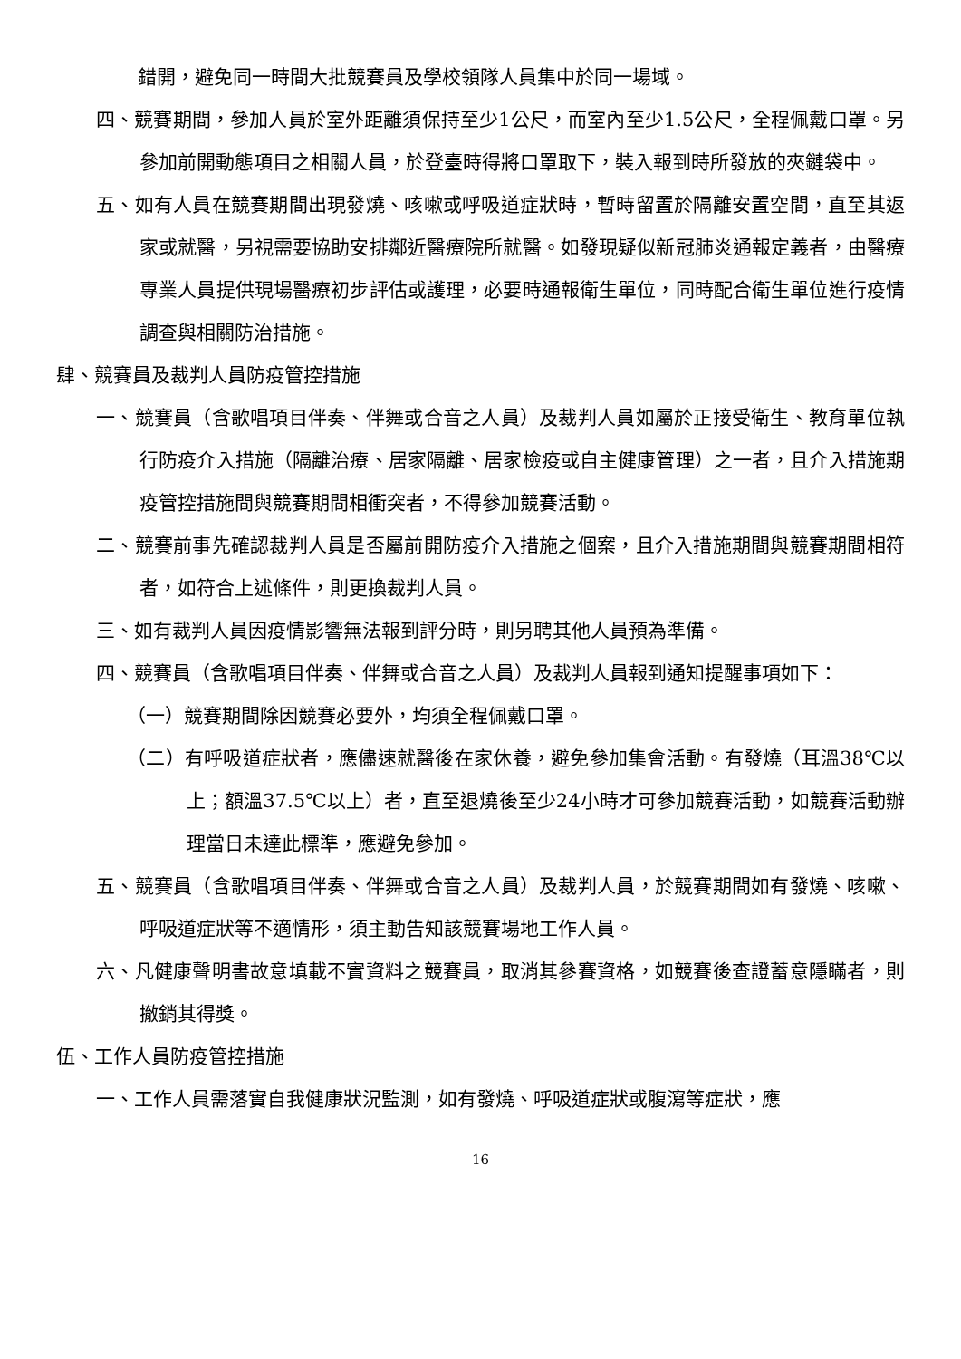錯開，避免同一時間大批競賽員及學校領隊人員集中於同一場域。
四、競賽期間，參加人員於室外距離須保持至少1公尺，而室內至少1.5公尺，全程佩戴口罩。另參加前開動態項目之相關人員，於登臺時得將口罩取下，裝入報到時所發放的夾鏈袋中。
五、如有人員在競賽期間出現發燒、咳嗽或呼吸道症狀時，暫時留置於隔離安置空間，直至其返家或就醫，另視需要協助安排鄰近醫療院所就醫。如發現疑似新冠肺炎通報定義者，由醫療專業人員提供現場醫療初步評估或護理，必要時通報衛生單位，同時配合衛生單位進行疫情調查與相關防治措施。
肆、競賽員及裁判人員防疫管控措施
一、競賽員（含歌唱項目伴奏、伴舞或合音之人員）及裁判人員如屬於正接受衛生、教育單位執行防疫介入措施（隔離治療、居家隔離、居家檢疫或自主健康管理）之一者，且介入措施期疫管控措施間與競賽期間相衝突者，不得參加競賽活動。
二、競賽前事先確認裁判人員是否屬前開防疫介入措施之個案，且介入措施期間與競賽期間相符者，如符合上述條件，則更換裁判人員。
三、如有裁判人員因疫情影響無法報到評分時，則另聘其他人員預為準備。
四、競賽員（含歌唱項目伴奏、伴舞或合音之人員）及裁判人員報到通知提醒事項如下：
（一）競賽期間除因競賽必要外，均須全程佩戴口罩。
（二）有呼吸道症狀者，應儘速就醫後在家休養，避免參加集會活動。有發燒（耳溫38℃以上；額溫37.5℃以上）者，直至退燒後至少24小時才可參加競賽活動，如競賽活動辦理當日未達此標準，應避免參加。
五、競賽員（含歌唱項目伴奏、伴舞或合音之人員）及裁判人員，於競賽期間如有發燒、咳嗽、呼吸道症狀等不適情形，須主動告知該競賽場地工作人員。
六、凡健康聲明書故意填載不實資料之競賽員，取消其參賽資格，如競賽後查證蓄意隱瞞者，則撤銷其得獎。
伍、工作人員防疫管控措施
一、工作人員需落實自我健康狀況監測，如有發燒、呼吸道症狀或腹瀉等症狀，應
16